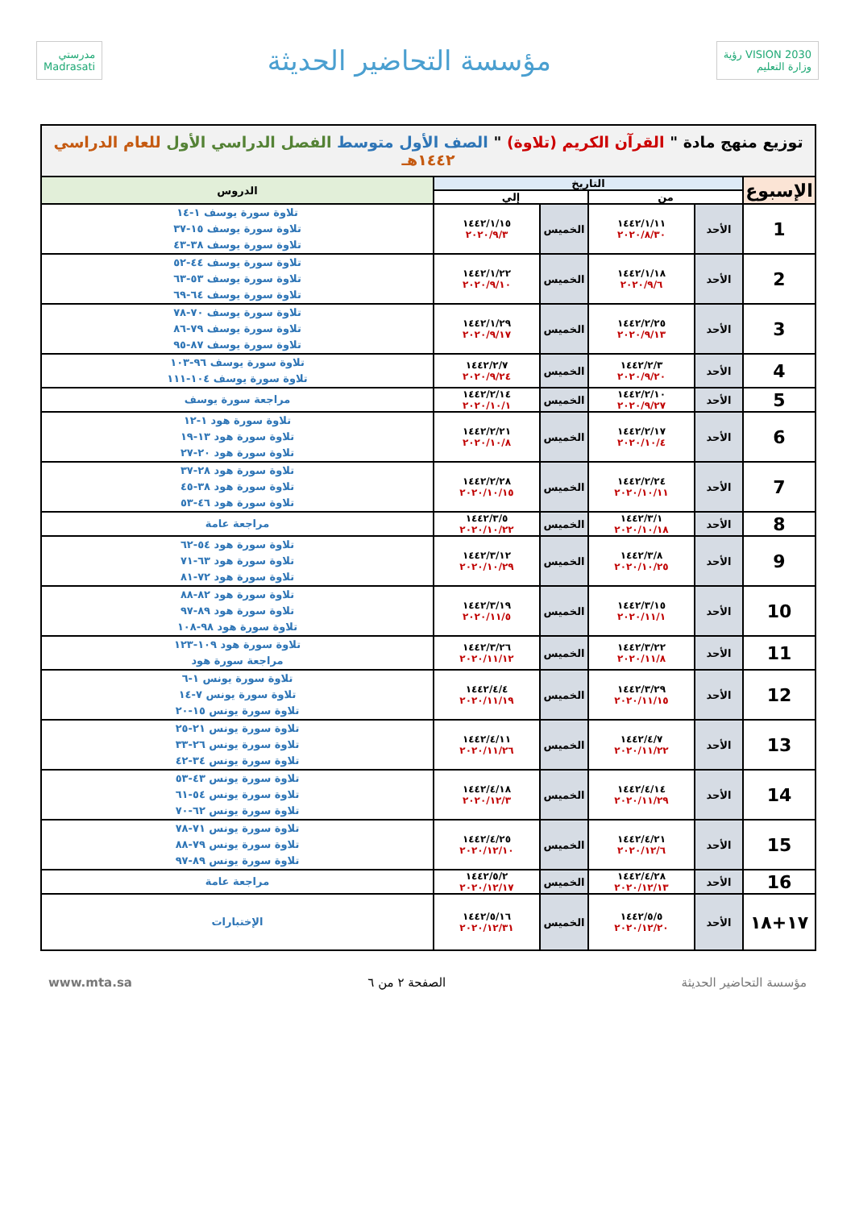VISION 2030 رؤية
وزارة التعليم
مؤسسة التحاضير الحديثة
مدرستي
Madrasati
| توزيع منهج مادة " القرآن الكريم (تلاوة) " الصف الأول متوسط الفصل الدراسي الأول للعام الدراسي ١٤٤٢هـ | | | | | |
| الإسبوع | التاريخ | | | | الدروس |
| | من | | إلي | | |
| 1 | الأحد | ١٤٤٢/١/١١ ٢٠٢٠/٨/٣٠ | الخميس | ١٤٤٢/١/١٥ ٢٠٢٠/٩/٣ | تلاوة سورة يوسف ١-١٤ تلاوة سورة يوسف ١٥-٣٧ تلاوة سورة يوسف ٣٨-٤٣ |
| 2 | الأحد | ١٤٤٢/١/١٨ ٢٠٢٠/٩/٦ | الخميس | ١٤٤٢/١/٢٢ ٢٠٢٠/٩/١٠ | تلاوة سورة يوسف ٤٤-٥٢ تلاوة سورة يوسف ٥٣-٦٣ تلاوة سورة يوسف ٦٤-٦٩ |
| 3 | الأحد | ١٤٤٢/٢/٢٥ ٢٠٢٠/٩/١٣ | الخميس | ١٤٤٢/١/٢٩ ٢٠٢٠/٩/١٧ | تلاوة سورة يوسف ٧٠-٧٨ تلاوة سورة يوسف ٧٩-٨٦ تلاوة سورة يوسف ٨٧-٩٥ |
| 4 | الأحد | ١٤٤٢/٢/٣ ٢٠٢٠/٩/٢٠ | الخميس | ١٤٤٢/٢/٧ ٢٠٢٠/٩/٢٤ | تلاوة سورة يوسف ٩٦-١٠٣ تلاوة سورة يوسف ١٠٤-١١١ |
| 5 | الأحد | ١٤٤٢/٢/١٠ ٢٠٢٠/٩/٢٧ | الخميس | ١٤٤٢/٢/١٤ ٢٠٢٠/١٠/١ | مراجعة سورة يوسف |
| 6 | الأحد | ١٤٤٢/٢/١٧ ٢٠٢٠/١٠/٤ | الخميس | ١٤٤٢/٢/٢١ ٢٠٢٠/١٠/٨ | تلاوة سورة هود ١-١٢ تلاوة سورة هود ١٣-١٩ تلاوة سورة هود ٢٠-٢٧ |
| 7 | الأحد | ١٤٤٢/٢/٢٤ ٢٠٢٠/١٠/١١ | الخميس | ١٤٤٢/٢/٢٨ ٢٠٢٠/١٠/١٥ | تلاوة سورة هود ٢٨-٣٧ تلاوة سورة هود ٣٨-٤٥ تلاوة سورة هود ٤٦-٥٣ |
| 8 | الأحد | ١٤٤٢/٣/١ ٢٠٢٠/١٠/١٨ | الخميس | ١٤٤٢/٣/٥ ٢٠٢٠/١٠/٢٢ | مراجعة عامة |
| 9 | الأحد | ١٤٤٢/٣/٨ ٢٠٢٠/١٠/٢٥ | الخميس | ١٤٤٢/٣/١٢ ٢٠٢٠/١٠/٢٩ | تلاوة سورة هود ٥٤-٦٢ تلاوة سورة هود ٦٣-٧١ تلاوة سورة هود ٧٢-٨١ |
| 10 | الأحد | ١٤٤٢/٣/١٥ ٢٠٢٠/١١/١ | الخميس | ١٤٤٢/٣/١٩ ٢٠٢٠/١١/٥ | تلاوة سورة هود ٨٢-٨٨ تلاوة سورة هود ٨٩-٩٧ تلاوة سورة هود ٩٨-١٠٨ |
| 11 | الأحد | ١٤٤٢/٣/٢٢ ٢٠٢٠/١١/٨ | الخميس | ١٤٤٢/٣/٢٦ ٢٠٢٠/١١/١٢ | تلاوة سورة هود ١٠٩-١٢٣ مراجعة سورة هود |
| 12 | الأحد | ١٤٤٢/٣/٢٩ ٢٠٢٠/١١/١٥ | الخميس | ١٤٤٢/٤/٤ ٢٠٢٠/١١/١٩ | تلاوة سورة يونس ١-٦ تلاوة سورة يونس ٧-١٤ تلاوة سورة يونس ١٥-٢٠ |
| 13 | الأحد | ١٤٤٢/٤/٧ ٢٠٢٠/١١/٢٢ | الخميس | ١٤٤٢/٤/١١ ٢٠٢٠/١١/٢٦ | تلاوة سورة يونس ٢١-٢٥ تلاوة سورة يونس ٢٦-٣٣ تلاوة سورة يونس ٣٤-٤٢ |
| 14 | الأحد | ١٤٤٢/٤/١٤ ٢٠٢٠/١١/٢٩ | الخميس | ١٤٤٢/٤/١٨ ٢٠٢٠/١٢/٣ | تلاوة سورة يونس ٤٣-٥٣ تلاوة سورة يونس ٥٤-٦١ تلاوة سورة يونس ٦٢-٧٠ |
| 15 | الأحد | ١٤٤٢/٤/٢١ ٢٠٢٠/١٢/٦ | الخميس | ١٤٤٢/٤/٢٥ ٢٠٢٠/١٢/١٠ | تلاوة سورة يونس ٧١-٧٨ تلاوة سورة يونس ٧٩-٨٨ تلاوة سورة يونس ٨٩-٩٧ |
| 16 | الأحد | ١٤٤٢/٤/٢٨ ٢٠٢٠/١٢/١٣ | الخميس | ١٤٤٢/٥/٢ ٢٠٢٠/١٢/١٧ | مراجعة عامة |
| ١٧+١٨ | الأحد | ١٤٤٢/٥/٥ ٢٠٢٠/١٢/٢٠ | الخميس | ١٤٤٢/٥/١٦ ٢٠٢٠/١٢/٣١ | الإختبارات |
مؤسسة التحاضير الحديثة الصفحة ٢ من ٦ www.mta.sa